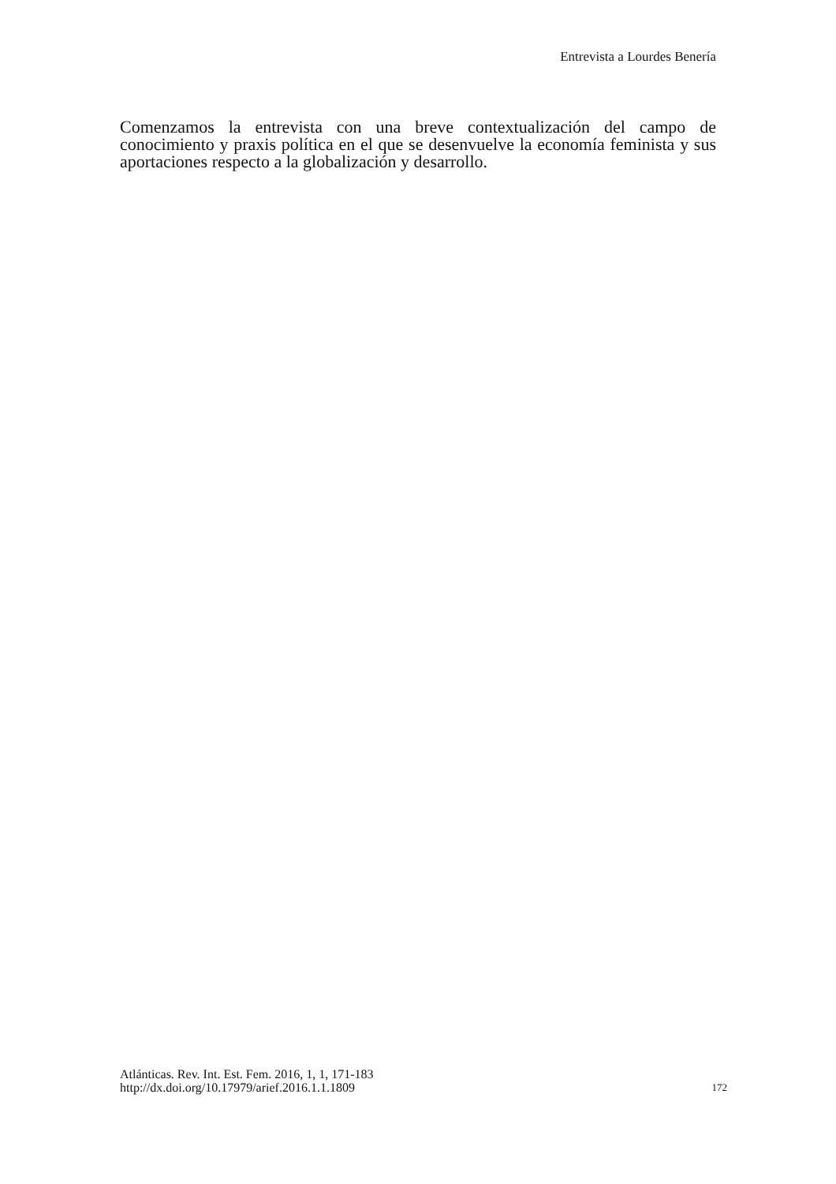Entrevista a Lourdes Benería
Comenzamos la entrevista con una breve contextualización del campo de conocimiento y praxis política en el que se desenvuelve la economía feminista y sus aportaciones respecto a la globalización y desarrollo.
Atlánticas. Rev. Int. Est. Fem. 2016, 1, 1, 171-183
http://dx.doi.org/10.17979/arief.2016.1.1.1809
172